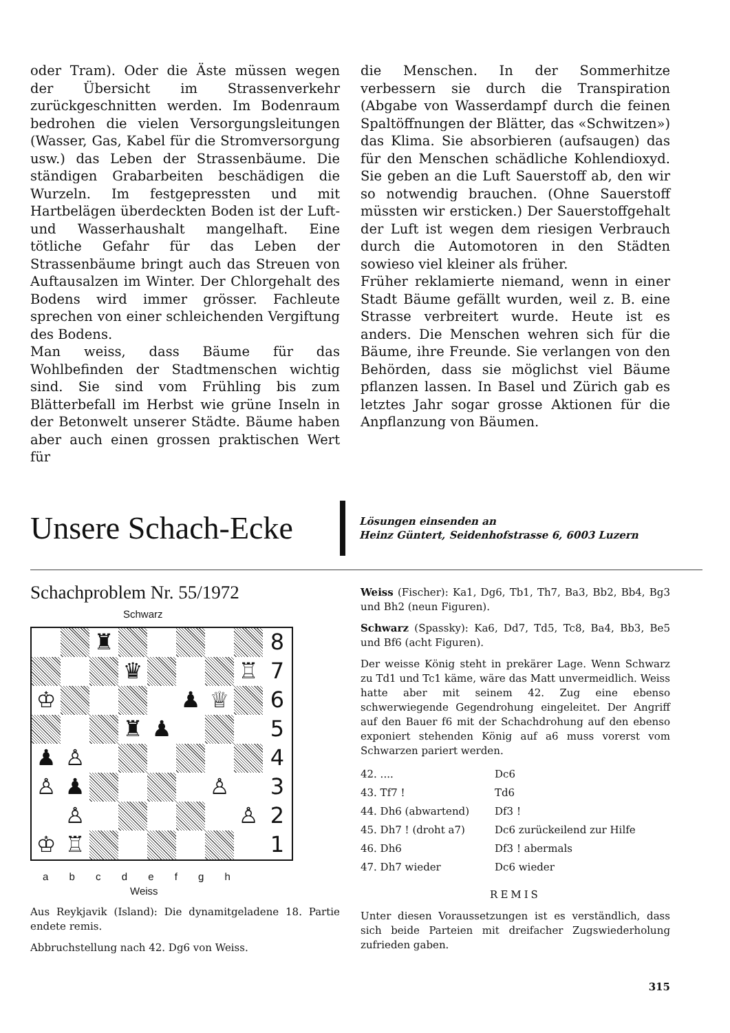oder Tram). Oder die Äste müssen wegen der Übersicht im Strassenverkehr zurückgeschnitten werden. Im Bodenraum bedrohen die vielen Versorgungsleitungen (Wasser, Gas, Kabel für die Stromversorgung usw.) das Leben der Strassenbäume. Die ständigen Grabarbeiten beschädigen die Wurzeln. Im festgepressten und mit Hartbelägen überdeckten Boden ist der Luft- und Wasserhaushalt mangelhaft. Eine tötliche Gefahr für das Leben der Strassenbäume bringt auch das Streuen von Auftausalzen im Winter. Der Chlorgehalt des Bodens wird immer grösser. Fachleute sprechen von einer schleichenden Vergiftung des Bodens.
Man weiss, dass Bäume für das Wohlbefinden der Stadtmenschen wichtig sind. Sie sind vom Frühling bis zum Blätterbefall im Herbst wie grüne Inseln in der Betonwelt unserer Städte. Bäume haben aber auch einen grossen praktischen Wert für
die Menschen. In der Sommerhitze verbessern sie durch die Transpiration (Abgabe von Wasserdampf durch die feinen Spaltöffnungen der Blätter, das «Schwitzen») das Klima. Sie absorbieren (aufsaugen) das für den Menschen schädliche Kohlendioxyd. Sie geben an die Luft Sauerstoff ab, den wir so notwendig brauchen. (Ohne Sauerstoff müssten wir ersticken.) Der Sauerstoffgehalt der Luft ist wegen dem riesigen Verbrauch durch die Automotoren in den Städten sowieso viel kleiner als früher.
Früher reklamierte niemand, wenn in einer Stadt Bäume gefällt wurden, weil z. B. eine Strasse verbreitert wurde. Heute ist es anders. Die Menschen wehren sich für die Bäume, ihre Freunde. Sie verlangen von den Behörden, dass sie möglichst viel Bäume pflanzen lassen. In Basel und Zürich gab es letztes Jahr sogar grosse Aktionen für die Anpflanzung von Bäumen.
Unsere Schach-Ecke
Lösungen einsenden an
Heinz Güntert, Seidenhofstrasse 6, 6003 Luzern
Schachproblem Nr. 55/1972
Schwarz
| | | ♜ | | | | | | 8 |
| | | | ♛ | | | | ♖ | 7 |
| ♔ | | | | | ♟ | ♕ | | 6 |
| | | | ♜ | ♟ | | | | 5 |
| ♟ | ♙ | | | | | | | 4 |
| ♙ | ♟ | | | | | ♙ | | 3 |
| | ♙ | | | | | | ♙ | 2 |
| ♔ | ♖ | | | | | | | 1 |
a b c d e f g h
Weiss
Aus Reykjavik (Island): Die dynamitgeladene 18. Partie endete remis.
Abbruchstellung nach 42. Dg6 von Weiss.
Weiss (Fischer): Ka1, Dg6, Tb1, Th7, Ba3, Bb2, Bb4, Bg3 und Bh2 (neun Figuren).
Schwarz (Spassky): Ka6, Dd7, Td5, Tc8, Ba4, Bb3, Be5 und Bf6 (acht Figuren).
Der weisse König steht in prekärer Lage. Wenn Schwarz zu Td1 und Tc1 käme, wäre das Matt unvermeidlich. Weiss hatte aber mit seinem 42. Zug eine ebenso schwerwiegende Gegendrohung eingeleitet. Der Angriff auf den Bauer f6 mit der Schachdrohung auf den ebenso exponiert stehenden König auf a6 muss vorerst vom Schwarzen pariert werden.
| 42. .... | Dc6 |
| 43. Tf7 ! | Td6 |
| 44. Dh6 (abwartend) | Df3 ! |
| 45. Dh7 ! (droht a7) | Dc6 zurückeilend zur Hilfe |
| 46. Dh6 | Df3 ! abermals |
| 47. Dh7 wieder | Dc6 wieder |
REMIS
Unter diesen Voraussetzungen ist es verständlich, dass sich beide Parteien mit dreifacher Zugswiederholung zufrieden gaben.
315